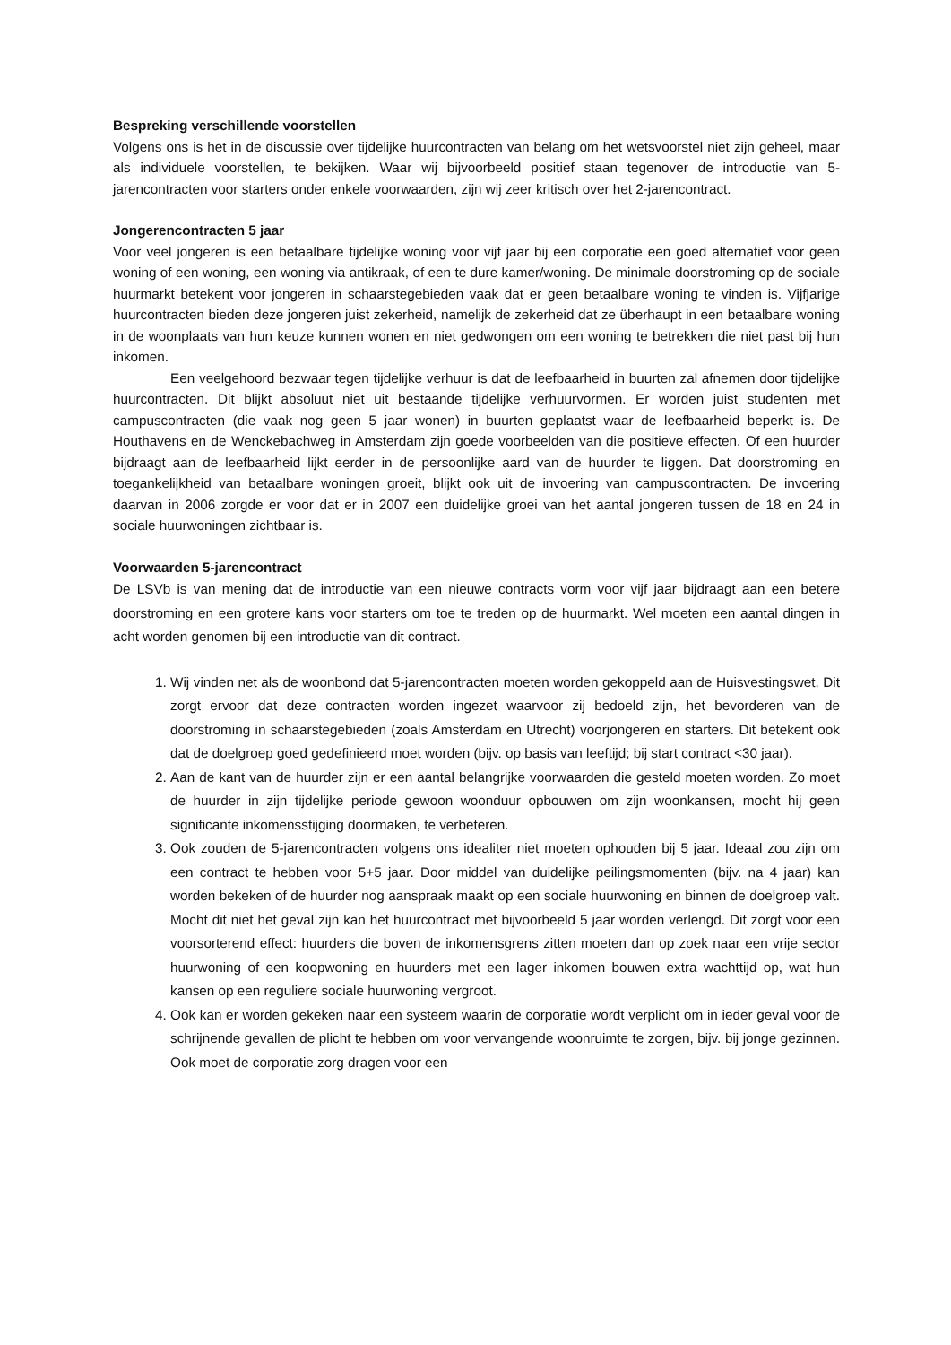Bespreking verschillende voorstellen
Volgens ons is het in de discussie over tijdelijke huurcontracten van belang om het wetsvoorstel niet zijn geheel, maar als individuele voorstellen, te bekijken. Waar wij bijvoorbeeld positief staan tegenover de introductie van 5-jarencontracten voor starters onder enkele voorwaarden, zijn wij zeer kritisch over het 2-jarencontract.
Jongerencontracten 5 jaar
Voor veel jongeren is een betaalbare tijdelijke woning voor vijf jaar bij een corporatie een goed alternatief voor geen woning of een woning, een woning via antikraak, of een te dure kamer/woning. De minimale doorstroming op de sociale huurmarkt betekent voor jongeren in schaarstegebieden vaak dat er geen betaalbare woning te vinden is. Vijfjarige huurcontracten bieden deze jongeren juist zekerheid, namelijk de zekerheid dat ze überhaupt in een betaalbare woning in de woonplaats van hun keuze kunnen wonen en niet gedwongen om een woning te betrekken die niet past bij hun inkomen.
Een veelgehoord bezwaar tegen tijdelijke verhuur is dat de leefbaarheid in buurten zal afnemen door tijdelijke huurcontracten. Dit blijkt absoluut niet uit bestaande tijdelijke verhuurvormen. Er worden juist studenten met campuscontracten (die vaak nog geen 5 jaar wonen) in buurten geplaatst waar de leefbaarheid beperkt is. De Houthavens en de Wenckebachweg in Amsterdam zijn goede voorbeelden van die positieve effecten. Of een huurder bijdraagt aan de leefbaarheid lijkt eerder in de persoonlijke aard van de huurder te liggen. Dat doorstroming en toegankelijkheid van betaalbare woningen groeit, blijkt ook uit de invoering van campuscontracten. De invoering daarvan in 2006 zorgde er voor dat er in 2007 een duidelijke groei van het aantal jongeren tussen de 18 en 24 in sociale huurwoningen zichtbaar is.
Voorwaarden 5-jarencontract
De LSVb is van mening dat de introductie van een nieuwe contracts vorm voor vijf jaar bijdraagt aan een betere doorstroming en een grotere kans voor starters om toe te treden op de huurmarkt. Wel moeten een aantal dingen in acht worden genomen bij een introductie van dit contract.
1. Wij vinden net als de woonbond dat 5-jarencontracten moeten worden gekoppeld aan de Huisvestingswet. Dit zorgt ervoor dat deze contracten worden ingezet waarvoor zij bedoeld zijn, het bevorderen van de doorstroming in schaarstegebieden (zoals Amsterdam en Utrecht) voorjongeren en starters. Dit betekent ook dat de doelgroep goed gedefinieerd moet worden (bijv. op basis van leeftijd; bij start contract <30 jaar).
2. Aan de kant van de huurder zijn er een aantal belangrijke voorwaarden die gesteld moeten worden. Zo moet de huurder in zijn tijdelijke periode gewoon woonduur opbouwen om zijn woonkansen, mocht hij geen significante inkomensstijging doormaken, te verbeteren.
3. Ook zouden de 5-jarencontracten volgens ons idealiter niet moeten ophouden bij 5 jaar. Ideaal zou zijn om een contract te hebben voor 5+5 jaar. Door middel van duidelijke peilingsmomenten (bijv. na 4 jaar) kan worden bekeken of de huurder nog aanspraak maakt op een sociale huurwoning en binnen de doelgroep valt. Mocht dit niet het geval zijn kan het huurcontract met bijvoorbeeld 5 jaar worden verlengd. Dit zorgt voor een voorsorterend effect: huurders die boven de inkomensgrens zitten moeten dan op zoek naar een vrije sector huurwoning of een koopwoning en huurders met een lager inkomen bouwen extra wachttijd op, wat hun kansen op een reguliere sociale huurwoning vergroot.
4. Ook kan er worden gekeken naar een systeem waarin de corporatie wordt verplicht om in ieder geval voor de schrijnende gevallen de plicht te hebben om voor vervangende woonruimte te zorgen, bijv. bij jonge gezinnen. Ook moet de corporatie zorg dragen voor een